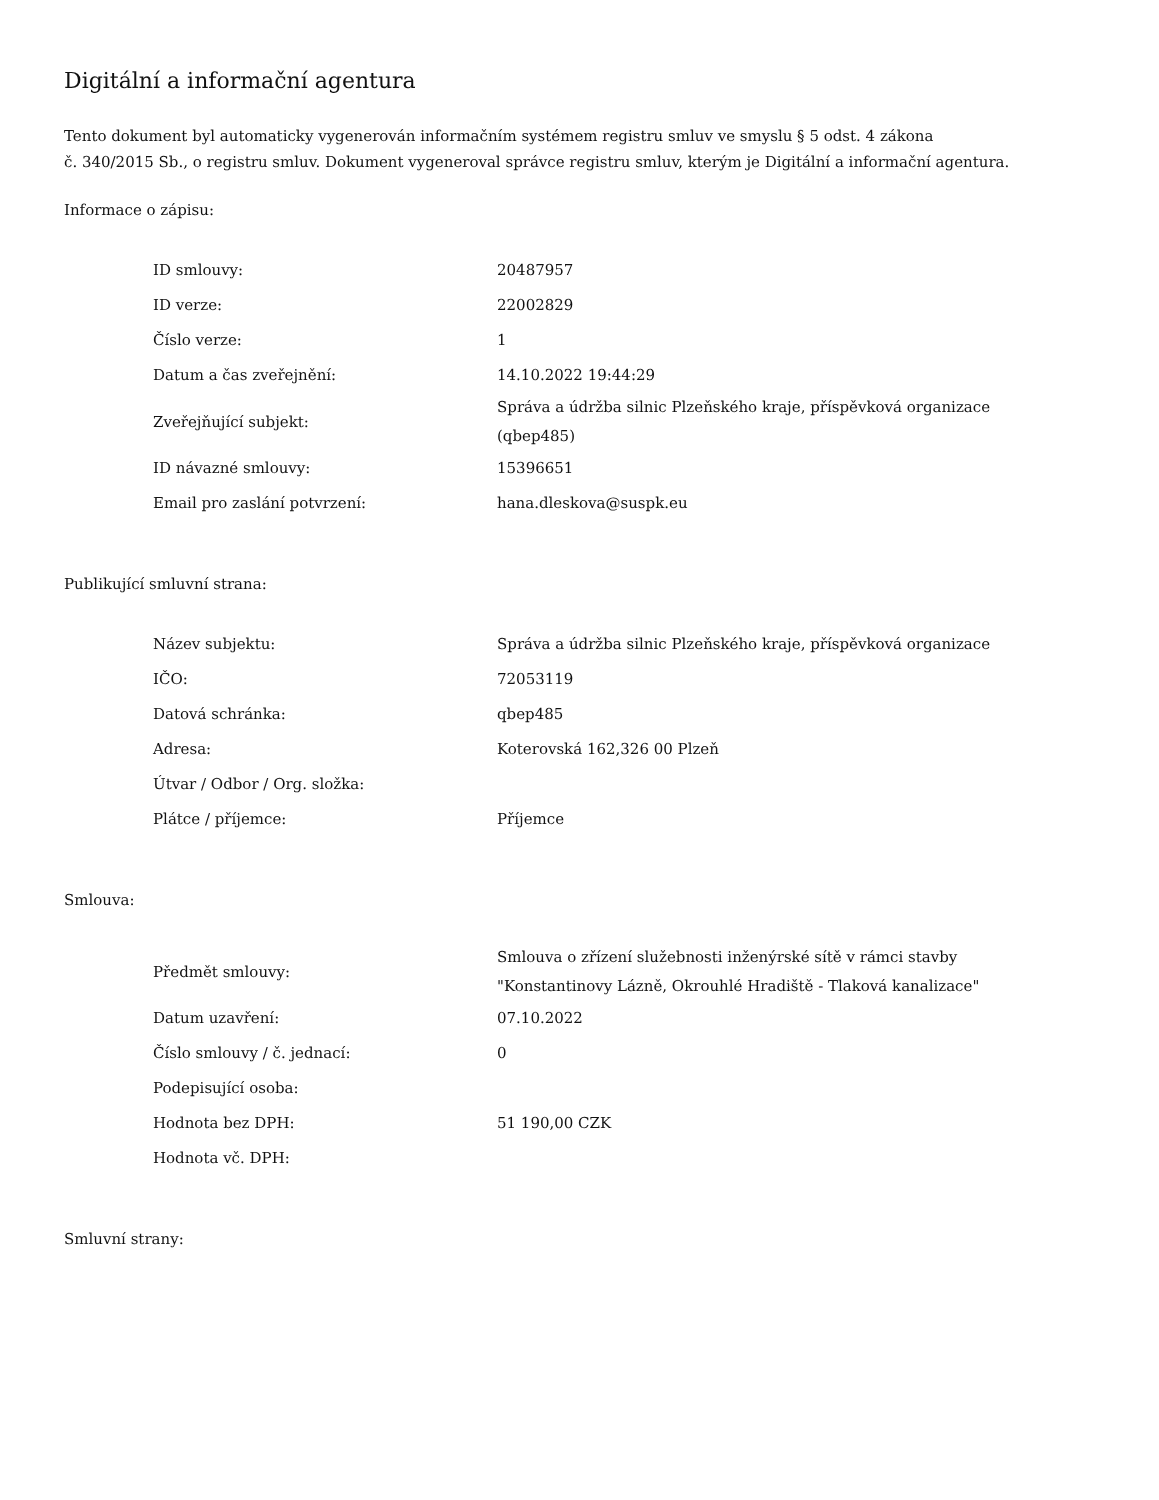Digitální a informační agentura
Tento dokument byl automaticky vygenerován informačním systémem registru smluv ve smyslu § 5 odst. 4 zákona
č. 340/2015 Sb., o registru smluv. Dokument vygeneroval správce registru smluv, kterým je Digitální a informační agentura.
Informace o zápisu:
| ID smlouvy: | 20487957 |
| ID verze: | 22002829 |
| Číslo verze: | 1 |
| Datum a čas zveřejnění: | 14.10.2022 19:44:29 |
| Zveřejňující subjekt: | Správa a údržba silnic Plzeňského kraje, příspěvková organizace (qbep485) |
| ID návazné smlouvy: | 15396651 |
| Email pro zaslání potvrzení: | hana.dleskova@suspk.eu |
Publikující smluvní strana:
| Název subjektu: | Správa a údržba silnic Plzeňského kraje, příspěvková organizace |
| IČO: | 72053119 |
| Datová schránka: | qbep485 |
| Adresa: | Koterovská 162,326 00 Plzeň |
| Útvar / Odbor / Org. složka: | |
| Plátce / příjemce: | Příjemce |
Smlouva:
| Předmět smlouvy: | Smlouva o zřízení služebnosti inženýrské sítě v rámci stavby "Konstantinovy Lázně, Okrouhlé Hradiště - Tlaková kanalizace" |
| Datum uzavření: | 07.10.2022 |
| Číslo smlouvy / č. jednací: | 0 |
| Podepisující osoba: | |
| Hodnota bez DPH: | 51 190,00 CZK |
| Hodnota vč. DPH: | |
Smluvní strany: